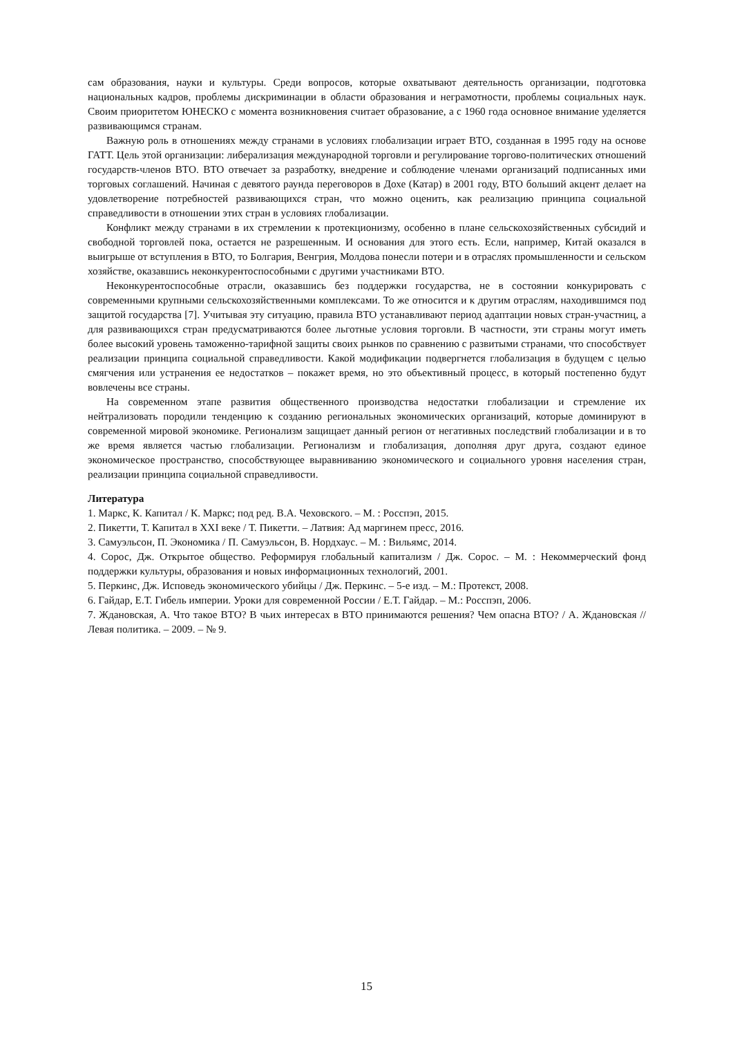сам образования, науки и культуры. Среди вопросов, которые охватывают деятельность организации, подготовка национальных кадров, проблемы дискриминации в области образования и неграмотности, проблемы социальных наук. Своим приоритетом ЮНЕСКО с момента возникновения считает образование, а с 1960 года основное внимание уделяется развивающимся странам.
Важную роль в отношениях между странами в условиях глобализации играет ВТО, созданная в 1995 году на основе ГАТТ. Цель этой организации: либерализация международной торговли и регулирование торгово-политических отношений государств-членов ВТО. ВТО отвечает за разработку, внедрение и соблюдение членами организаций подписанных ими торговых соглашений. Начиная с девятого раунда переговоров в Дохе (Катар) в 2001 году, ВТО больший акцент делает на удовлетворение потребностей развивающихся стран, что можно оценить, как реализацию принципа социальной справедливости в отношении этих стран в условиях глобализации.
Конфликт между странами в их стремлении к протекционизму, особенно в плане сельскохозяйственных субсидий и свободной торговлей пока, остается не разрешенным. И основания для этого есть. Если, например, Китай оказался в выигрыше от вступления в ВТО, то Болгария, Венгрия, Молдова понесли потери и в отраслях промышленности и сельском хозяйстве, оказавшись неконкурентоспособными с другими участниками ВТО.
Неконкурентоспособные отрасли, оказавшись без поддержки государства, не в состоянии конкурировать с современными крупными сельскохозяйственными комплексами. То же относится и к другим отраслям, находившимся под защитой государства [7]. Учитывая эту ситуацию, правила ВТО устанавливают период адаптации новых стран-участниц, а для развивающихся стран предусматриваются более льготные условия торговли. В частности, эти страны могут иметь более высокий уровень таможенно-тарифной защиты своих рынков по сравнению с развитыми странами, что способствует реализации принципа социальной справедливости. Какой модификации подвергнется глобализация в будущем с целью смягчения или устранения ее недостатков – покажет время, но это объективный процесс, в который постепенно будут вовлечены все страны.
На современном этапе развития общественного производства недостатки глобализации и стремление их нейтрализовать породили тенденцию к созданию региональных экономических организаций, которые доминируют в современной мировой экономике. Регионализм защищает данный регион от негативных последствий глобализации и в то же время является частью глобализации. Регионализм и глобализация, дополняя друг друга, создают единое экономическое пространство, способствующее выравниванию экономического и социального уровня населения стран, реализации принципа социальной справедливости.
Литература
1. Маркс, К. Капитал / К. Маркс; под ред. В.А. Чеховского. – М. : Росспэп, 2015.
2. Пикетти, Т. Капитал в XXI веке / Т. Пикетти. – Латвия: Ад маргинем пресс, 2016.
3. Самуэльсон, П. Экономика / П. Самуэльсон, В. Нордхаус. – М. : Вильямс, 2014.
4. Сорос, Дж. Открытое общество. Реформируя глобальный капитализм / Дж. Сорос. – М. : Некоммерческий фонд поддержки культуры, образования и новых информационных технологий, 2001.
5. Перкинс, Дж. Исповедь экономического убийцы / Дж. Перкинс. – 5-е изд. – М.: Протекст, 2008.
6. Гайдар, Е.Т. Гибель империи. Уроки для современной России / Е.Т. Гайдар. – М.: Росспэп, 2006.
7. Ждановская, А. Что такое ВТО? В чьих интересах в ВТО принимаются решения? Чем опасна ВТО? / А. Ждановская // Левая политика. – 2009. – № 9.
15